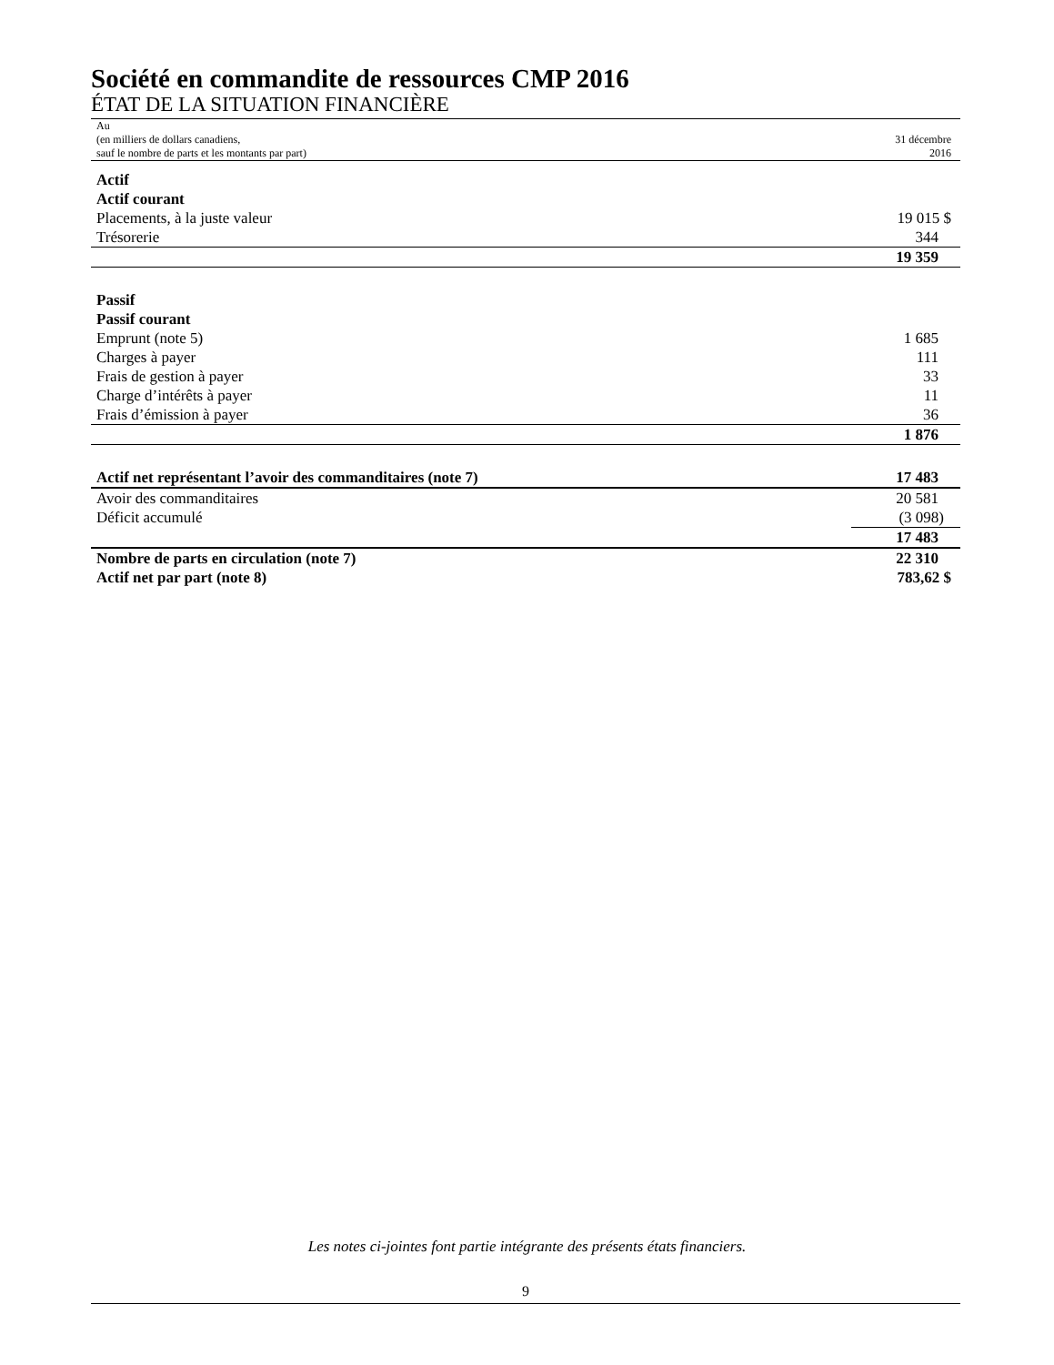Société en commandite de ressources CMP 2016
ÉTAT DE LA SITUATION FINANCIÈRE
| Au (en milliers de dollars canadiens, sauf le nombre de parts et les montants par part) | 31 décembre 2016 |
| Actif | |
| Actif courant | |
| Placements, à la juste valeur | 19 015 $ |
| Trésorerie | 344 |
| | 19 359 |
| Passif | |
| Passif courant | |
| Emprunt (note 5) | 1 685 |
| Charges à payer | 111 |
| Frais de gestion à payer | 33 |
| Charge d’intérêts à payer | 11 |
| Frais d’émission à payer | 36 |
| | 1 876 |
| Actif net représentant l’avoir des commanditaires (note 7) | 17 483 |
| Avoir des commanditaires | 20 581 |
| Déficit accumulé | (3 098) |
| | 17 483 |
| Nombre de parts en circulation (note 7) | 22 310 |
| Actif net par part (note 8) | 783,62 $ |
Les notes ci-jointes font partie intégrante des présents états financiers.
9